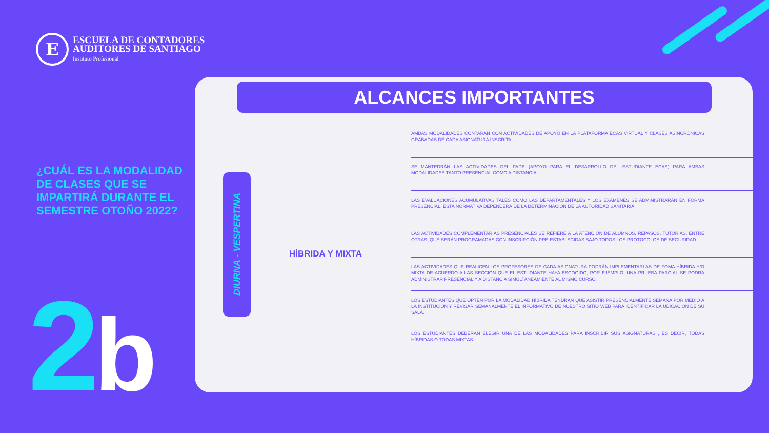E
ESCUELA DE CONTADORES
AUDITORES DE SANTIAGO
Instituto Profesional
¿CUÁL ES LA MODALIDAD DE CLASES QUE SE IMPARTIRÁ DURANTE EL SEMESTRE OTOÑO 2022?
2 b
ALCANCES IMPORTANTES
DIURNA - VESPERTINA
HÍBRIDA Y MIXTA
AMBAS MODALIDADES CONTARÁN CON ACTIVIDADES DE APOYO EN LA PLATAFORMA ECAS VIRTUAL Y CLASES ASINCRÓNICAS GRABADAS DE CADA ASIGNATURA INSCRITA.
SE MANTEDRÁN LAS ACTIVIDADES DEL PADE (APOYO PARA EL DESARROLLO DEL ESTUDIANTE ECAS) PARA AMBAS MODALIDADES TANTO PRESENCIAL COMO A DISTANCIA.
LAS EVALUACIONES ACUMULATIVAS TALES COMO LAS DEPARTAMENTALES Y LOS EXÁMENES SE ADMINISTRARÁN EN FORMA PRESENCIAL, ESTA NORMATIVA DEPENDERÁ DE LA DETERMINACIÓN DE LA AUTORIDAD SANITARIA.
LAS ACTIVIDADES COMPLEMENTARIAS PRESENCIALES SE REFIERE A LA ATENCIÓN DE ALUMNOS, REPASOS, TUTORIAS, ENTRE OTRAS, QUE SERÁN PROGRAMADAS CON INSCRIPCIÓN PRE-ESTABLECIDAS BAJO TODOS LOS PROTOCOLOS DE SEGURIDAD.
LAS ACTIVIDADES QUE REALICEN LOS PROFESORES DE CADA ASIGNATURA PODRÁN IMPLEMENTARLAS DE FOMA HÍBRIDA Y/O MIXTA DE ACUERDO A LAS SECCIÓN QUE EL ESTUDIANTE HAYA ESCOGIDO, POR EJEMPLO, UNA PRUEBA PARCIAL SE PODRÁ ADMINISTRAR PRESENCIAL Y A DISTANCIA SIMULTANEAMIENTE AL MISMO CURSO.
LOS ESTUDIANTES QUE OPTEN POR LA MODALIDAD HÍBRIDA TENDRÁN QUE ASISTIR PRESENCIALMENTE SEMANA POR MEDIO A LA INSTITUCIÓN Y REVISAR SEMANALMENTE EL INFORMATIVO DE NUESTRO SITIO WEB PARA IDENTIFICAR LA UBICACIÓN DE SU SALA.
LOS ESTUDIANTES DEBERÁN ELEGIR UNA DE LAS MODALIDADES PARA INSCRIBIR SUS ASIGNATURAS , ES DECIR, TODAS HÍBRIDAS O TODAS MIXTAS.